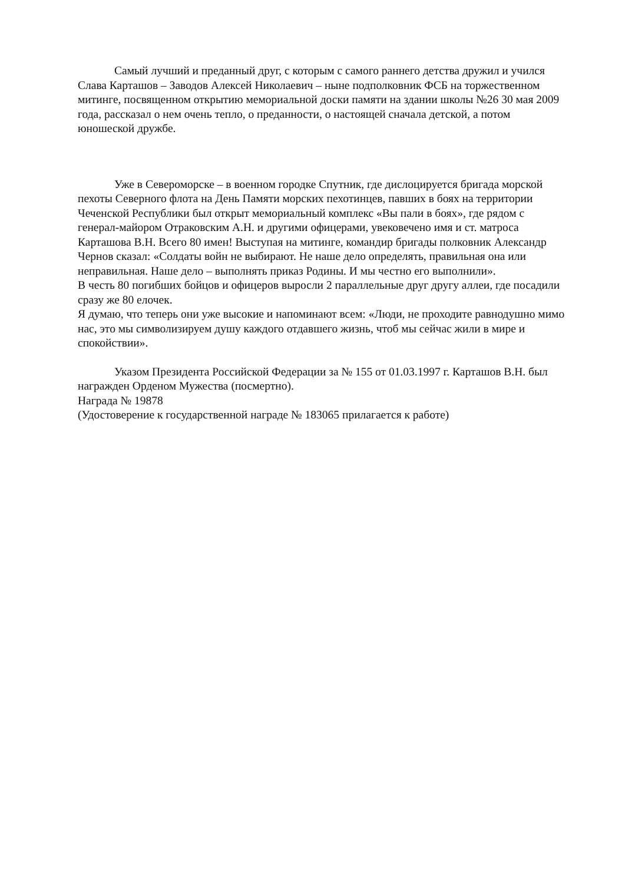Самый лучший и преданный друг, с которым с самого раннего детства дружил и учился Слава Карташов – Заводов Алексей Николаевич – ныне подполковник ФСБ на торжественном митинге, посвященном открытию мемориальной доски памяти на здании школы №26 30 мая 2009 года, рассказал о нем очень тепло, о преданности, о настоящей сначала детской, а потом юношеской дружбе.
Уже в Североморске – в военном городке Спутник, где дислоцируется бригада морской пехоты Северного флота на День Памяти морских пехотинцев, павших в боях на территории Чеченской Республики был открыт мемориальный комплекс «Вы пали в боях», где рядом с генерал-майором Отраковским А.Н. и другими офицерами, увековечено имя и ст. матроса Карташова В.Н. Всего 80 имен! Выступая на митинге, командир бригады полковник Александр Чернов сказал: «Солдаты войн не выбирают. Не наше дело определять, правильная она или неправильная. Наше дело – выполнять приказ Родины. И мы честно его выполнили».
В честь 80 погибших бойцов и офицеров выросли 2 параллельные друг другу аллеи, где посадили сразу же 80 елочек.
Я думаю, что теперь они уже высокие и напоминают всем: «Люди, не проходите равнодушно мимо нас, это мы символизируем душу каждого отдавшего жизнь, чтоб мы сейчас жили в мире и спокойствии».
Указом Президента Российской Федерации за № 155 от 01.03.1997 г. Карташов В.Н. был награжден Орденом Мужества (посмертно).
Награда № 19878
(Удостоверение к государственной награде № 183065 прилагается к работе)